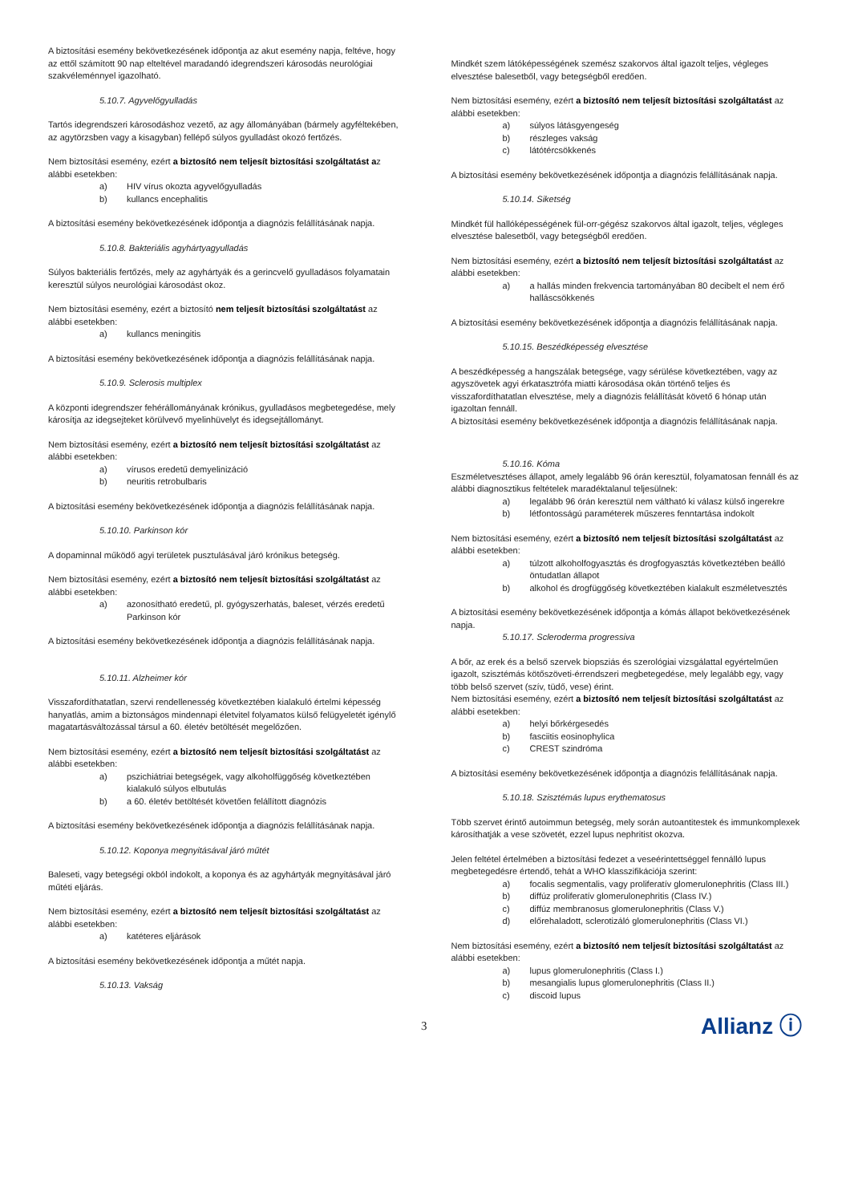A biztosítási esemény bekövetkezésének időpontja az akut esemény napja, feltéve, hogy az ettől számított 90 nap elteltével maradandó idegrendszeri károsodás neurológiai szakvéleménnyel igazolható.
5.10.7. Agyvelőgyulladás
Tartós idegrendszeri károsodáshoz vezető, az agy állományában (bármely agyféltekében, az agytörzsben vagy a kisagyban) fellépő súlyos gyulladást okozó fertőzés.
Nem biztosítási esemény, ezért a biztosító nem teljesít biztosítási szolgáltatást az alábbi esetekben:
a) HIV vírus okozta agyvelőgyulladás
b) kullancs encephalitis
A biztosítási esemény bekövetkezésének időpontja a diagnózis felállításának napja.
5.10.8. Bakteriális agyhártyagyulladás
Súlyos bakteriális fertőzés, mely az agyhártyák és a gerincvelő gyulladásos folyamatain keresztül súlyos neurológiai károsodást okoz.
Nem biztosítási esemény, ezért a biztosító nem teljesít biztosítási szolgáltatást az alábbi esetekben:
a) kullancs meningitis
A biztosítási esemény bekövetkezésének időpontja a diagnózis felállításának napja.
5.10.9. Sclerosis multiplex
A központi idegrendszer fehérállományának krónikus, gyulladásos megbetegedése, mely károsítja az idegsejteket körülvevő myelinhüvelyt és idegsejtállományt.
Nem biztosítási esemény, ezért a biztosító nem teljesít biztosítási szolgáltatást az alábbi esetekben:
a) vírusos eredetű demyelinizáció
b) neuritis retrobulbaris
A biztosítási esemény bekövetkezésének időpontja a diagnózis felállításának napja.
5.10.10. Parkinson kór
A dopaminnal működő agyi területek pusztulásával járó krónikus betegség.
Nem biztosítási esemény, ezért a biztosító nem teljesít biztosítási szolgáltatást az alábbi esetekben:
a) azonosítható eredetű, pl. gyógyszerhatás, baleset, vérzés eredetű Parkinson kór
A biztosítási esemény bekövetkezésének időpontja a diagnózis felállításának napja.
5.10.11. Alzheimer kór
Visszafordíthatatlan, szervi rendellenesség következtében kialakuló értelmi képesség hanyatlás, amim a biztonságos mindennapi életvitel folyamatos külső felügyeletét igénylő magatartásváltozással társul a 60. életév betöltését megelőzően.
Nem biztosítási esemény, ezért a biztosító nem teljesít biztosítási szolgáltatást az alábbi esetekben:
a) pszichiátriai betegségek, vagy alkoholfüggőség következtében kialakuló súlyos elbutulás
b) a 60. életév betöltését követően felállított diagnózis
A biztosítási esemény bekövetkezésének időpontja a diagnózis felállításának napja.
5.10.12. Koponya megnyitásával járó műtét
Baleseti, vagy betegségi okból indokolt, a koponya és az agyhártyák megnyitásával járó műtéti eljárás.
Nem biztosítási esemény, ezért a biztosító nem teljesít biztosítási szolgáltatást az alábbi esetekben:
a) katéteres eljárások
A biztosítási esemény bekövetkezésének időpontja a műtét napja.
5.10.13. Vakság
Mindkét szem látóképességének szemész szakorvos által igazolt teljes, végleges elvesztése balesetből, vagy betegségből eredően.
Nem biztosítási esemény, ezért a biztosító nem teljesít biztosítási szolgáltatást az alábbi esetekben:
a) súlyos látásgyengeség
b) részleges vakság
c) látótércsökkenés
A biztosítási esemény bekövetkezésének időpontja a diagnózis felállításának napja.
5.10.14. Siketség
Mindkét fül hallóképességének fül-orr-gégész szakorvos által igazolt, teljes, végleges elvesztése balesetből, vagy betegségből eredően.
Nem biztosítási esemény, ezért a biztosító nem teljesít biztosítási szolgáltatást az alábbi esetekben:
a) a hallás minden frekvencia tartományában 80 decibelt el nem érő halláscsökkenés
A biztosítási esemény bekövetkezésének időpontja a diagnózis felállításának napja.
5.10.15. Beszédképesség elvesztése
A beszédképesség a hangszálak betegsége, vagy sérülése következtében, vagy az agyszövetek agyi érkatasztrófa miatti károsodása okán történő teljes és visszafordíthatatlan elvesztése, mely a diagnózis felállítását követő 6 hónap után igazoltan fennáll.
A biztosítási esemény bekövetkezésének időpontja a diagnózis felállításának napja.
5.10.16. Kóma
Eszméletvesztéses állapot, amely legalább 96 órán keresztül, folyamatosan fennáll és az alábbi diagnosztikus feltételek maradéktalanul teljesülnek:
a) legalább 96 órán keresztül nem váltható ki válasz külső ingerekre
b) létfontosságú paraméterek műszeres fenntartása indokolt
Nem biztosítási esemény, ezért a biztosító nem teljesít biztosítási szolgáltatást az alábbi esetekben:
a) túlzott alkoholfogyasztás és drogfogyasztás következtében beálló öntudatlan állapot
b) alkohol és drogfüggőség következtében kialakult eszméletvesztés
A biztosítási esemény bekövetkezésének időpontja a kómás állapot bekövetkezésének napja.
5.10.17. Scleroderma progressiva
A bőr, az erek és a belső szervek biopsziás és szerológiai vizsgálattal egyértelműen igazolt, szisztémás kötőszöveti-érrendszeri megbetegedése, mely legalább egy, vagy több belső szervet (szív, tüdő, vese) érint.
Nem biztosítási esemény, ezért a biztosító nem teljesít biztosítási szolgáltatást az alábbi esetekben:
a) helyi bőrkérgesedés
b) fasciitis eosinophylica
c) CREST szindróma
A biztosítási esemény bekövetkezésének időpontja a diagnózis felállításának napja.
5.10.18. Szisztémás lupus erythematosus
Több szervet érintő autoimmun betegség, mely során autoantitestek és immunkomplexek károsíthatják a vese szövetét, ezzel lupus nephritist okozva.
Jelen feltétel értelmében a biztosítási fedezet a veseérintettséggel fennálló lupus megbetegedésre értendő, tehát a WHO klasszifikációja szerint:
a) focalis segmentalis, vagy proliferatív glomerulonephritis (Class III.)
b) diffúz proliferatív glomerulonephritis (Class IV.)
c) diffúz membranosus glomerulonephritis (Class V.)
d) előrehaladott, sclerotizáló glomerulonephritis (Class VI.)
Nem biztosítási esemény, ezért a biztosító nem teljesít biztosítási szolgáltatást az alábbi esetekben:
a) lupus glomerulonephritis (Class I.)
b) mesangialis lupus glomerulonephritis (Class II.)
c) discoid lupus
3 Allianz ⓘ